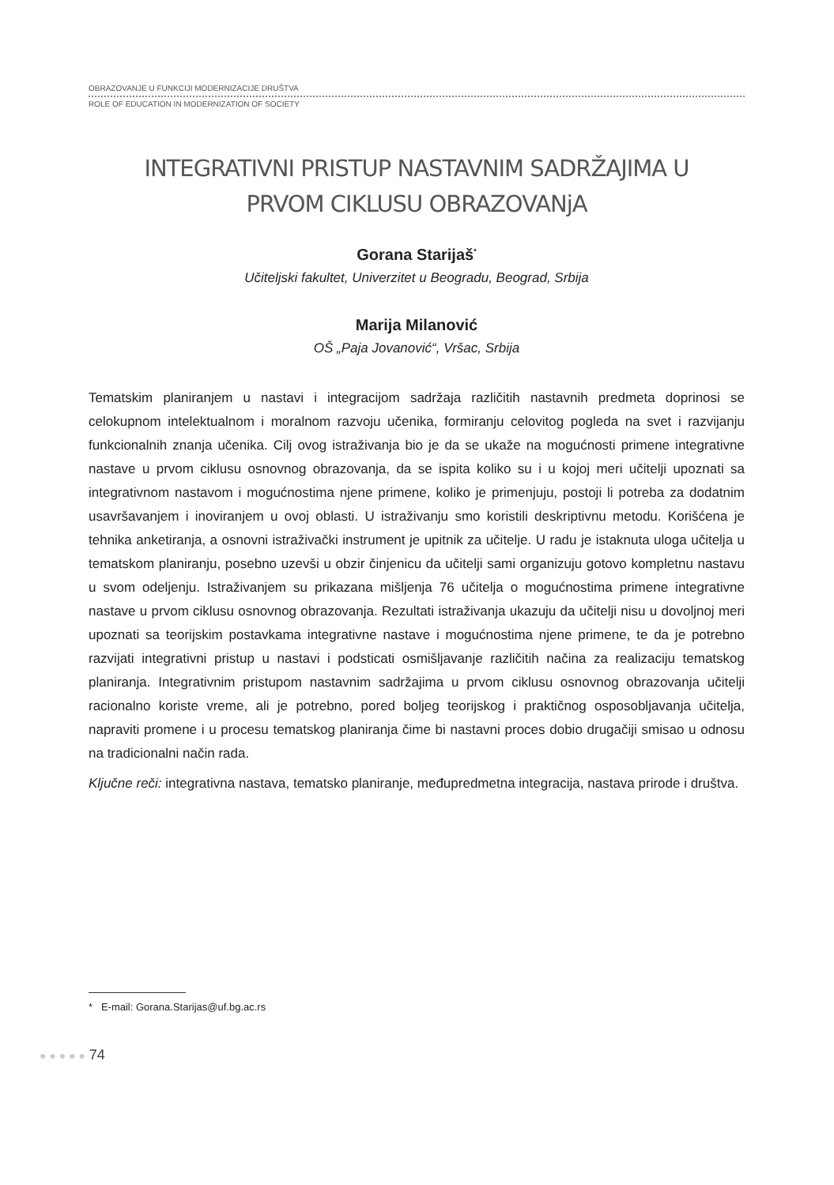OBRAZOVANJE U FUNKCIJI MODERNIZACIJE DRUŠTVA
ROLE OF EDUCATION IN MODERNIZATION OF SOCIETY
INTEGRATIVNI PRISTUP NASTAVNIM SADRŽAJIMA U
PRVOM CIKLUSU OBRAZOVANjA
Gorana Starijaš<sup>*</sup>
Učiteljski fakultet, Univerzitet u Beogradu, Beograd, Srbija
Marija Milanović
OŠ „Paja Jovanović“, Vršac, Srbija
Tematskim planiranjem u nastavi i integracijom sadržaja različitih nastavnih predmeta doprinosi se celokupnom intelektualnom i moralnom razvoju učenika, formiranju celovitog pogleda na svet i razvijanju funkcionalnih znanja učenika. Cilj ovog istraživanja bio je da se ukaže na mogućnosti primene integrativne nastave u prvom ciklusu osnovnog obrazovanja, da se ispita koliko su i u kojoj meri učitelji upoznati sa integrativnom nastavom i mogućnostima njene primene, koliko je primenjuju, postoji li potreba za dodatnim usavršavanjem i inoviranjem u ovoj oblasti. U istraživanju smo koristili deskriptivnu metodu. Korišćena je tehnika anketiranja, a osnovni istraživački instrument je upitnik za učitelje. U radu je istaknuta uloga učitelja u tematskom planiranju, posebno uzevši u obzir činjenicu da učitelji sami organizuju gotovo kompletnu nastavu u svom odeljenju. Istraživanjem su prikazana mišljenja 76 učitelja o mogućnostima primene integrativne nastave u prvom ciklusu osnovnog obrazovanja. Rezultati istraživanja ukazuju da učitelji nisu u dovoljnoj meri upoznati sa teorijskim postavkama integrativne nastave i mogućnostima njene primene, te da je potrebno razvijati integrativni pristup u nastavi i podsticati osmišljavanje različitih načina za realizaciju tematskog planiranja. Integrativnim pristupom nastavnim sadržajima u prvom ciklusu osnovnog obrazovanja učitelji racionalno koriste vreme, ali je potrebno, pored boljeg teorijskog i praktičnog osposobljavanja učitelja, napraviti promene i u procesu tematskog planiranja čime bi nastavni proces dobio drugačiji smisao u odnosu na tradicionalni način rada.
Ključne reči: integrativna nastava, tematsko planiranje, međupredmetna integracija, nastava prirode i društva.
* E-mail: Gorana.Starijas@uf.bg.ac.rs
● ● ● ● ● 74